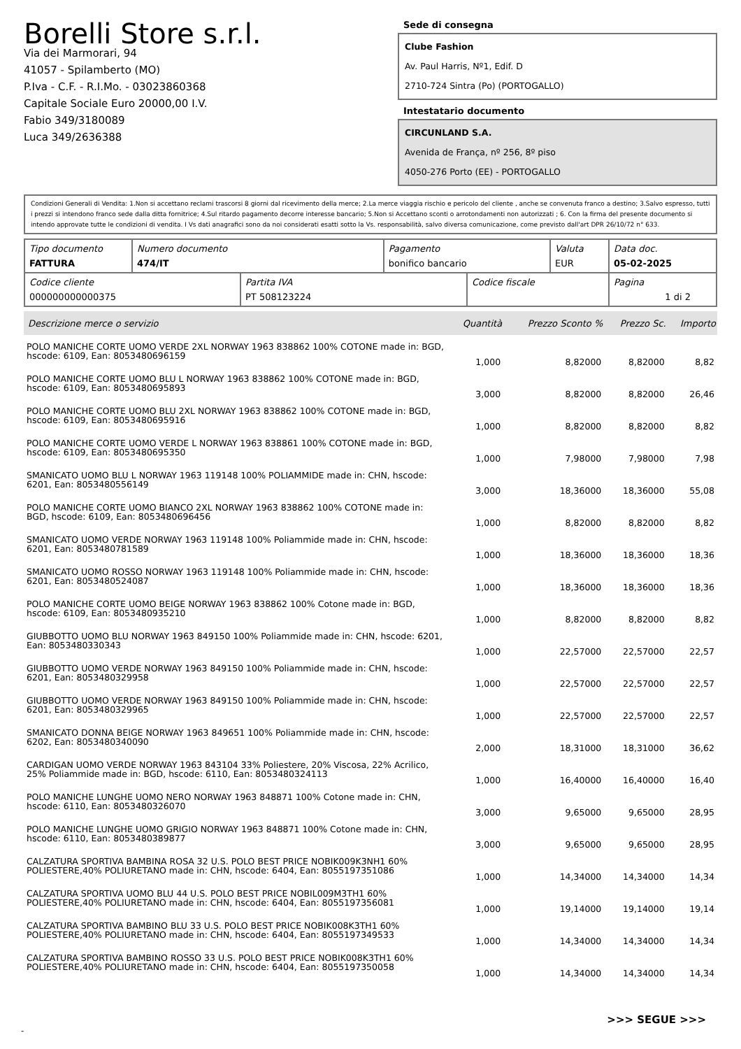Borelli Store s.r.l.
Via dei Marmorari, 94
41057 - Spilamberto (MO)
P.Iva - C.F. - R.I.Mo. - 03023860368
Capitale Sociale Euro 20000,00 I.V.
Fabio 349/3180089
Luca 349/2636388
Sede di consegna
Clube Fashion
Av. Paul Harris, Nº1, Edif. D
2710-724 Sintra (Po) (PORTOGALLO)
Intestatario documento
CIRCUNLAND S.A.
Avenida de França, nº 256, 8º piso
4050-276 Porto (EE) - PORTOGALLO
Condizioni Generali di Vendita: 1.Non si accettano reclami trascorsi 8 giorni dal ricevimento della merce; 2.La merce viaggia rischio e pericolo del cliente , anche se convenuta franco a destino; 3.Salvo espresso, tutti i prezzi si intendono franco sede dalla ditta fornitrice; 4.Sul ritardo pagamento decorre interesse bancario; 5.Non si Accettano sconti o arrotondamenti non autorizzati ; 6. Con la firma del presente documento si intendo approvate tutte le condizioni di vendita. I Vs dati anagrafici sono da noi considerati esatti sotto la Vs. responsabilità, salvo diversa comunicazione, come previsto dall'art DPR 26/10/72 n° 633.
| Tipo documento FATTURA | Numero documento 474/IT | | Pagamento bonifico bancario | | Valuta EUR | Data doc. 05-02-2025 |
| Codice cliente 000000000000375 | | Partita IVA PT 508123224 | | Codice fiscale | | Pagina 1 di 2 |
| Descrizione merce o servizio | Quantità | Prezzo Sconto % | Prezzo Sc. | Importo |
| --- | --- | --- | --- | --- |
| POLO MANICHE CORTE UOMO VERDE 2XL NORWAY 1963 838862 100% COTONE made in: BGD, hscode: 6109, Ean: 8053480696159 | 1,000 | 8,82000 | 8,82000 | 8,82 |
| POLO MANICHE CORTE UOMO BLU L NORWAY 1963 838862 100% COTONE made in: BGD, hscode: 6109, Ean: 8053480695893 | 3,000 | 8,82000 | 8,82000 | 26,46 |
| POLO MANICHE CORTE UOMO BLU 2XL NORWAY 1963 838862 100% COTONE made in: BGD, hscode: 6109, Ean: 8053480695916 | 1,000 | 8,82000 | 8,82000 | 8,82 |
| POLO MANICHE CORTE UOMO VERDE L NORWAY 1963 838861 100% COTONE made in: BGD, hscode: 6109, Ean: 8053480695350 | 1,000 | 7,98000 | 7,98000 | 7,98 |
| SMANICATO UOMO BLU L NORWAY 1963 119148 100% POLIAMMIDE made in: CHN, hscode: 6201, Ean: 8053480556149 | 3,000 | 18,36000 | 18,36000 | 55,08 |
| POLO MANICHE CORTE UOMO BIANCO 2XL NORWAY 1963 838862 100% COTONE made in: BGD, hscode: 6109, Ean: 8053480696456 | 1,000 | 8,82000 | 8,82000 | 8,82 |
| SMANICATO UOMO VERDE NORWAY 1963 119148 100% Poliammide made in: CHN, hscode: 6201, Ean: 8053480781589 | 1,000 | 18,36000 | 18,36000 | 18,36 |
| SMANICATO UOMO ROSSO NORWAY 1963 119148 100% Poliammide made in: CHN, hscode: 6201, Ean: 8053480524087 | 1,000 | 18,36000 | 18,36000 | 18,36 |
| POLO MANICHE CORTE UOMO BEIGE NORWAY 1963 838862 100% Cotone made in: BGD, hscode: 6109, Ean: 8053480935210 | 1,000 | 8,82000 | 8,82000 | 8,82 |
| GIUBBOTTO UOMO BLU NORWAY 1963 849150 100% Poliammide made in: CHN, hscode: 6201, Ean: 8053480330343 | 1,000 | 22,57000 | 22,57000 | 22,57 |
| GIUBBOTTO UOMO VERDE NORWAY 1963 849150 100% Poliammide made in: CHN, hscode: 6201, Ean: 8053480329958 | 1,000 | 22,57000 | 22,57000 | 22,57 |
| GIUBBOTTO UOMO VERDE NORWAY 1963 849150 100% Poliammide made in: CHN, hscode: 6201, Ean: 8053480329965 | 1,000 | 22,57000 | 22,57000 | 22,57 |
| SMANICATO DONNA BEIGE NORWAY 1963 849651 100% Poliammide made in: CHN, hscode: 6202, Ean: 8053480340090 | 2,000 | 18,31000 | 18,31000 | 36,62 |
| CARDIGAN UOMO VERDE NORWAY 1963 843104 33% Poliestere, 20% Viscosa, 22% Acrilico, 25% Poliammide made in: BGD, hscode: 6110, Ean: 8053480324113 | 1,000 | 16,40000 | 16,40000 | 16,40 |
| POLO MANICHE LUNGHE UOMO NERO NORWAY 1963 848871 100% Cotone made in: CHN, hscode: 6110, Ean: 8053480326070 | 3,000 | 9,65000 | 9,65000 | 28,95 |
| POLO MANICHE LUNGHE UOMO GRIGIO NORWAY 1963 848871 100% Cotone made in: CHN, hscode: 6110, Ean: 8053480389877 | 3,000 | 9,65000 | 9,65000 | 28,95 |
| CALZATURA SPORTIVA BAMBINA ROSA 32 U.S. POLO BEST PRICE NOBIK009K3NH1 60% POLIESTERE,40% POLIURETANO made in: CHN, hscode: 6404, Ean: 8055197351086 | 1,000 | 14,34000 | 14,34000 | 14,34 |
| CALZATURA SPORTIVA UOMO BLU 44 U.S. POLO BEST PRICE NOBIL009M3TH1 60% POLIESTERE,40% POLIURETANO made in: CHN, hscode: 6404, Ean: 8055197356081 | 1,000 | 19,14000 | 19,14000 | 19,14 |
| CALZATURA SPORTIVA BAMBINO BLU 33 U.S. POLO BEST PRICE NOBIK008K3TH1 60% POLIESTERE,40% POLIURETANO made in: CHN, hscode: 6404, Ean: 8055197349533 | 1,000 | 14,34000 | 14,34000 | 14,34 |
| CALZATURA SPORTIVA BAMBINO ROSSO 33 U.S. POLO BEST PRICE NOBIK008K3TH1 60% POLIESTERE,40% POLIURETANO made in: CHN, hscode: 6404, Ean: 8055197350058 | 1,000 | 14,34000 | 14,34000 | 14,34 |
>>> SEGUE >>>
-